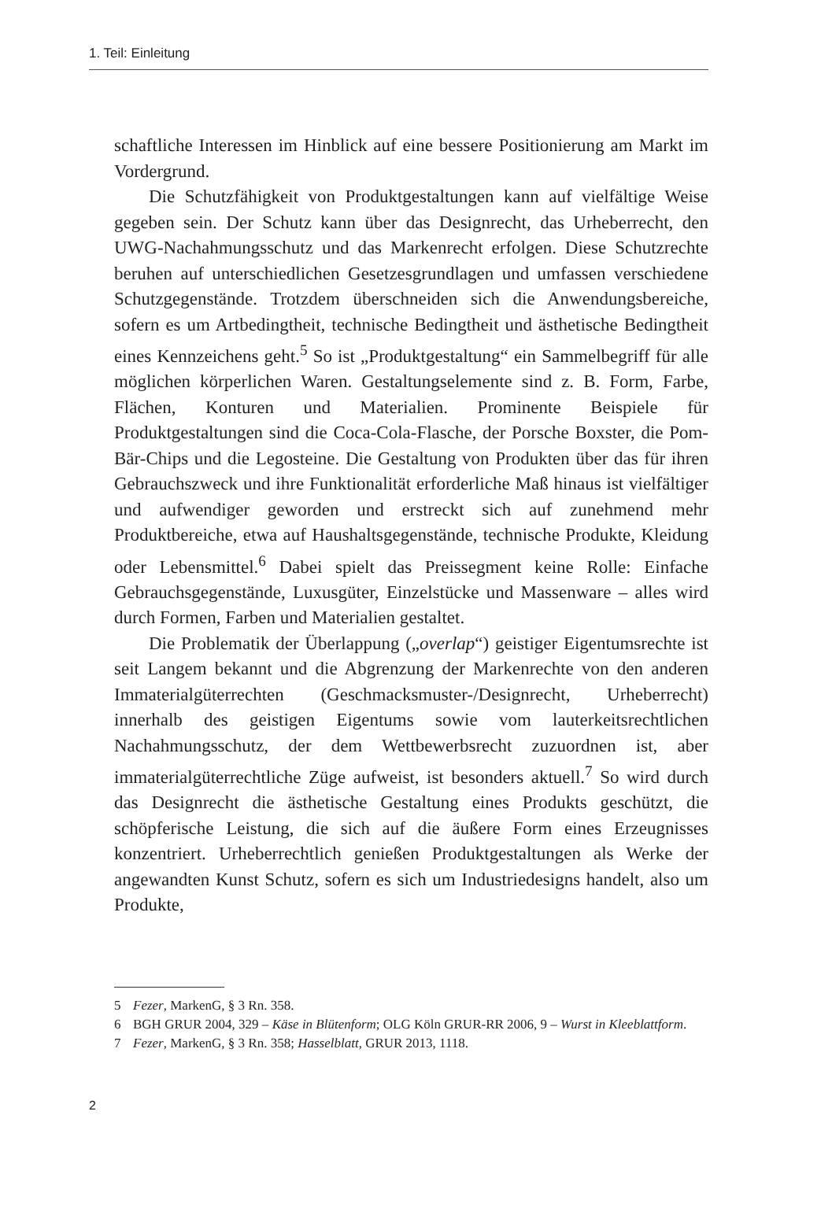1. Teil: Einleitung
schaftliche Interessen im Hinblick auf eine bessere Positionierung am Markt im Vordergrund.
Die Schutzfähigkeit von Produktgestaltungen kann auf vielfältige Weise gegeben sein. Der Schutz kann über das Designrecht, das Urheberrecht, den UWG-Nachahmungsschutz und das Markenrecht erfolgen. Diese Schutzrechte beruhen auf unterschiedlichen Gesetzesgrundlagen und umfassen verschiedene Schutzgegenstände. Trotzdem überschneiden sich die Anwendungsbereiche, sofern es um Artbedingtheit, technische Bedingtheit und ästhetische Bedingtheit eines Kennzeichens geht.<sup>5</sup> So ist „Produktgestaltung“ ein Sammelbegriff für alle möglichen körperlichen Waren. Gestaltungselemente sind z. B. Form, Farbe, Flächen, Konturen und Materialien. Prominente Beispiele für Produktgestaltungen sind die Coca-Cola-Flasche, der Porsche Boxster, die Pom-Bär-Chips und die Legosteine. Die Gestaltung von Produkten über das für ihren Gebrauchszweck und ihre Funktionalität erforderliche Maß hinaus ist vielfältiger und aufwendiger geworden und erstreckt sich auf zunehmend mehr Produktbereiche, etwa auf Haushaltsgegenstände, technische Produkte, Kleidung oder Lebensmittel.<sup>6</sup> Dabei spielt das Preissegment keine Rolle: Einfache Gebrauchsgegenstände, Luxusgüter, Einzelstücke und Massenware – alles wird durch Formen, Farben und Materialien gestaltet.
Die Problematik der Überlappung („overlap“) geistiger Eigentumsrechte ist seit Langem bekannt und die Abgrenzung der Markenrechte von den anderen Immaterialgüterrechten (Geschmacksmuster-/Designrecht, Urheberrecht) innerhalb des geistigen Eigentums sowie vom lauterkeitsrechtlichen Nachahmungsschutz, der dem Wettbewerbsrecht zuzuordnen ist, aber immaterialgüterrechtliche Züge aufweist, ist besonders aktuell.<sup>7</sup> So wird durch das Designrecht die ästhetische Gestaltung eines Produkts geschützt, die schöpferische Leistung, die sich auf die äußere Form eines Erzeugnisses konzentriert. Urheberrechtlich genießen Produktgestaltungen als Werke der angewandten Kunst Schutz, sofern es sich um Industriedesigns handelt, also um Produkte,
5 Fezer, MarkenG, § 3 Rn. 358.
6 BGH GRUR 2004, 329 – Käse in Blütenform; OLG Köln GRUR-RR 2006, 9 – Wurst in Kleeblattform.
7 Fezer, MarkenG, § 3 Rn. 358; Hasselblatt, GRUR 2013, 1118.
2